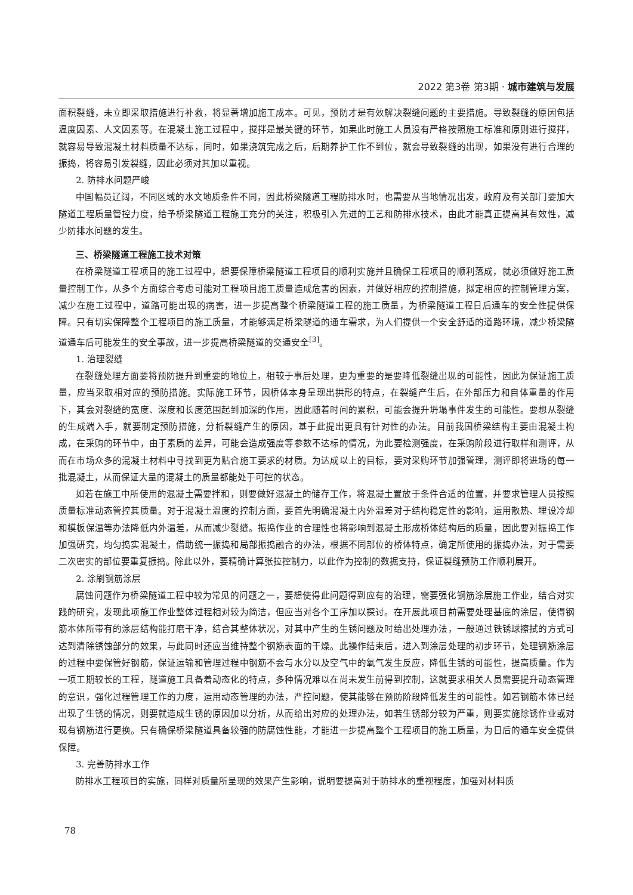2022 第3卷 第3期 · 城市建筑与发展
面积裂缝，未立即采取措施进行补救，将显著增加施工成本。可见，预防才是有效解决裂缝问题的主要措施。导致裂缝的原因包括温度因素、人文因素等。在混凝土施工过程中，搅拌是最关键的环节，如果此时施工人员没有严格按照施工标准和原则进行搅拌，就容易导致混凝土材料质量不达标，同时，如果浇筑完成之后，后期养护工作不到位，就会导致裂缝的出现，如果没有进行合理的振捣，将容易引发裂缝，因此必须对其加以重视。
2. 防排水问题严峻
中国幅员辽阔，不同区域的水文地质条件不同，因此桥梁隧道工程防排水时，也需要从当地情况出发，政府及有关部门要加大隧道工程质量管控力度，给予桥梁隧道工程施工充分的关注，积极引入先进的工艺和防排水技术，由此才能真正提高其有效性，减少防排水问题的发生。
三、桥梁隧道工程施工技术对策
在桥梁隧道工程项目的施工过程中，想要保障桥梁隧道工程项目的顺利实施并且确保工程项目的顺利落成，就必须做好施工质量控制工作，从多个方面综合考虑可能对工程项目施工质量造成危害的因素，并做好相应的控制措施，拟定相应的控制管理方案，减少在施工过程中，道路可能出现的病害，进一步提高整个桥梁隧道工程的施工质量，为桥梁隧道工程日后通车的安全性提供保障。只有切实保障整个工程项目的施工质量，才能够满足桥梁隧道的通车需求，为人们提供一个安全舒适的道路环境，减少桥梁隧道通车后可能发生的安全事故，进一步提高桥梁隧道的交通安全<sup>[3]</sup>。
1. 治理裂缝
在裂缝处理方面要将预防提升到重要的地位上，相较于事后处理，更为重要的是要降低裂缝出现的可能性，因此为保证施工质量，应当采取相对应的预防措施。实际施工环节，因桥体本身呈现出拱形的特点，在裂缝产生后，在外部压力和自体重量的作用下，其会对裂缝的宽度、深度和长度范围起到加深的作用，因此随着时间的累积，可能会提升坍塌事件发生的可能性。要想从裂缝的生成端入手，就要制定预防措施，分析裂缝产生的原因，基于此提出更具有针对性的办法。目前我国桥梁结构主要由混凝土构成，在采购的环节中，由于素质的差异，可能会造成强度等参数不达标的情况，为此要检测强度，在采购阶段进行取样和测评，从而在市场众多的混凝土材料中寻找到更为贴合施工要求的材质。为达成以上的目标，要对采购环节加强管理，测评即将进场的每一批混凝土，从而保证大量的混凝土的质量都能处于可控的状态。
如若在施工中所使用的混凝土需要拌和，则要做好混凝土的储存工作，将混凝土置放于条件合适的位置，并要求管理人员按照质量标准动态管控其质量。对于混凝土温度的控制方面，要首先明确混凝土内外温差对于结构稳定性的影响，运用散热、埋设冷却和模板保温等办法降低内外温差，从而减少裂缝。振捣作业的合理性也将影响到混凝土形成桥体结构后的质量，因此要对振捣工作加强研究，均匀捣实混凝土，借助统一振捣和局部振捣融合的办法，根据不同部位的桥体特点，确定所使用的振捣办法，对于需要二次密实的部位要重复振捣。除此以外，要精确计算张拉控制力，以此作为控制的数据支持，保证裂缝预防工作顺利展开。
2. 涂刷钢筋涂层
腐蚀问题作为桥梁隧道工程中较为常见的问题之一，要想使得此问题得到应有的治理，需要强化钢筋涂层施工作业，结合对实践的研究，发现此项施工作业整体过程相对较为简洁，但应当对各个工序加以探讨。在开展此项目前需要处理基底的涂层，使得钢筋本体所带有的涂层结构能打磨干净，结合其整体状况，对其中产生的生锈问题及时给出处理办法，一般通过铁锈球擦拭的方式可达到清除锈蚀部分的效果，与此同时还应当维持整个钢筋表面的干燥。此操作结束后，进入到涂层处理的初步环节，处理钢筋涂层的过程中要保管好钢筋，保证运输和管理过程中钢筋不会与水分以及空气中的氧气发生反应，降低生锈的可能性，提高质量。作为一项工期较长的工程，隧道施工具备着动态化的特点，多种情况难以在尚未发生前得到控制，这就要求相关人员需要提升动态管理的意识，强化过程管理工作的力度，运用动态管理的办法，严控问题，使其能够在预防阶段降低发生的可能性。如若钢筋本体已经出现了生锈的情况，则要就造成生锈的原因加以分析，从而给出对应的处理办法，如若生锈部分较为严重，则要实施除锈作业或对现有钢筋进行更换。只有确保桥梁隧道具备较强的防腐蚀性能，才能进一步提高整个工程项目的施工质量，为日后的通车安全提供保障。
3. 完善防排水工作
防排水工程项目的实施，同样对质量所呈现的效果产生影响，说明要提高对于防排水的重视程度，加强对材料质
78